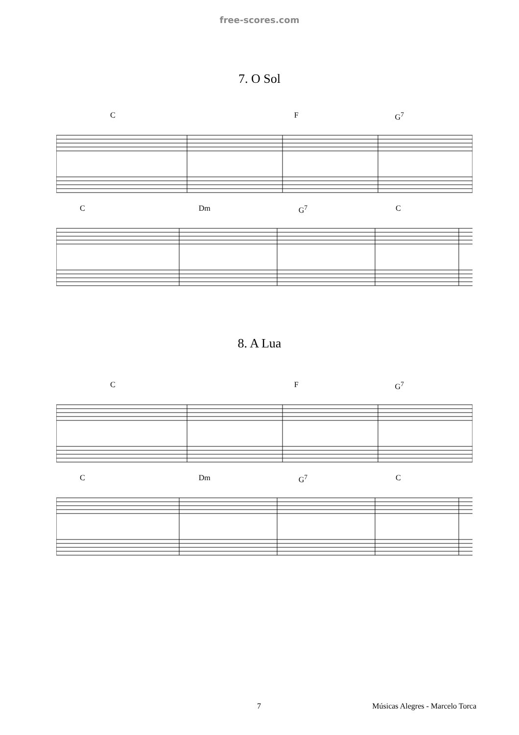free-scores.com
7. O Sol
C F G<sup>7</sup>
C Dm G<sup>7</sup> C
8. A Lua
C F G<sup>7</sup>
C Dm G<sup>7</sup> C
7 Músicas Alegres - Marcelo Torca